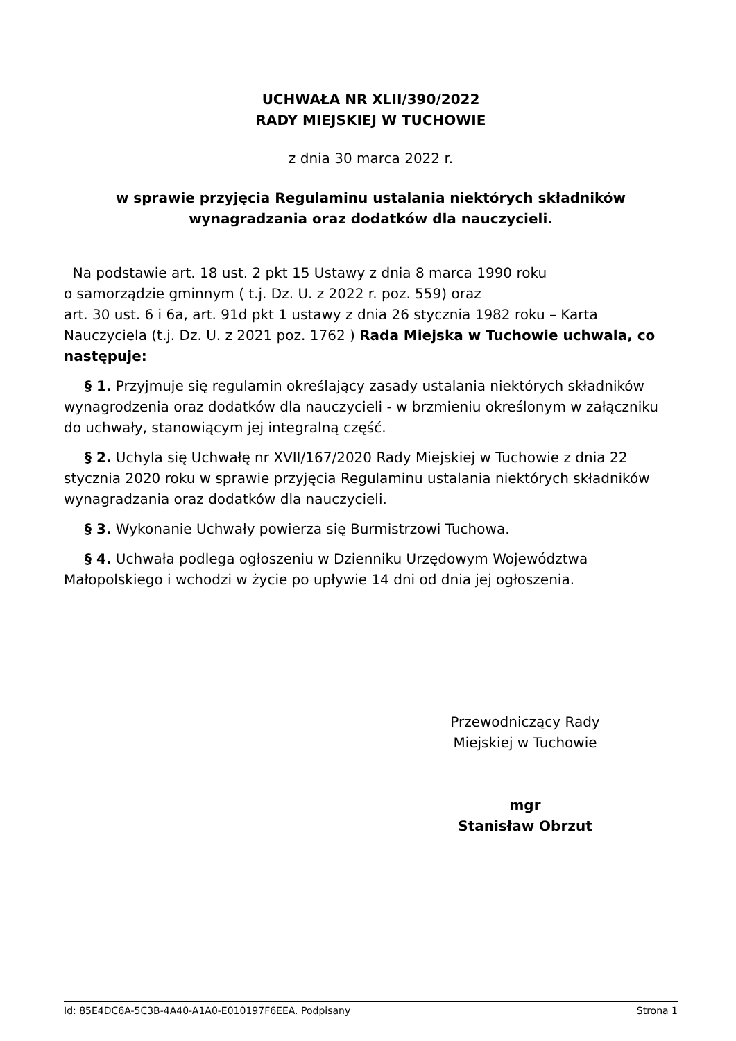UCHWAŁA NR XLII/390/2022
RADY MIEJSKIEJ W TUCHOWIE
z dnia 30 marca 2022 r.
w sprawie przyjęcia Regulaminu ustalania niektórych składników wynagradzania oraz dodatków dla nauczycieli.
Na podstawie art. 18 ust. 2 pkt 15 Ustawy z dnia 8 marca 1990 roku
o samorządzie gminnym ( t.j. Dz. U. z 2022 r. poz. 559) oraz
art. 30 ust. 6 i 6a, art. 91d pkt 1 ustawy z dnia 26 stycznia 1982 roku – Karta Nauczyciela (t.j. Dz. U. z 2021 poz. 1762 ) Rada Miejska w Tuchowie uchwala, co następuje:
§ 1. Przyjmuje się regulamin określający zasady ustalania niektórych składników wynagrodzenia oraz dodatków dla nauczycieli - w brzmieniu określonym w załączniku do uchwały, stanowiącym jej integralną część.
§ 2. Uchyla się Uchwałę nr XVII/167/2020 Rady Miejskiej w Tuchowie z dnia 22 stycznia 2020 roku w sprawie przyjęcia Regulaminu ustalania niektórych składników wynagradzania oraz dodatków dla nauczycieli.
§ 3. Wykonanie Uchwały powierza się Burmistrzowi Tuchowa.
§ 4. Uchwała podlega ogłoszeniu w Dzienniku Urzędowym Województwa Małopolskiego i wchodzi w życie po upływie 14 dni od dnia jej ogłoszenia.
Przewodniczący Rady
Miejskiej w Tuchowie
mgr
Stanisław Obrzut
Id: 85E4DC6A-5C3B-4A40-A1A0-E010197F6EEA. Podpisany Strona 1